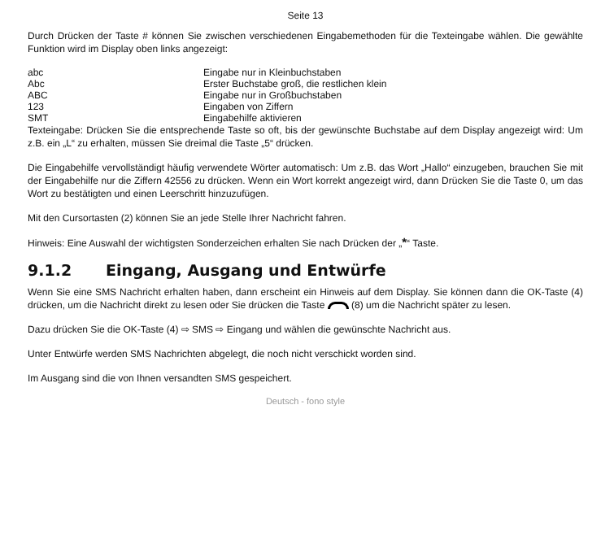Seite 13
Durch Drücken der Taste # können Sie zwischen verschiedenen Eingabemethoden für die Texteingabe wählen. Die gewählte Funktion wird im Display oben links angezeigt:
| abc | Eingabe nur in Kleinbuchstaben |
| Abc | Erster Buchstabe groß, die restlichen klein |
| ABC | Eingabe nur in Großbuchstaben |
| 123 | Eingaben von Ziffern |
| SMT | Eingabehilfe aktivieren |
Texteingabe: Drücken Sie die entsprechende Taste so oft, bis der gewünschte Buchstabe auf dem Display angezeigt wird: Um z.B. ein „L“ zu erhalten, müssen Sie dreimal die Taste „5“ drücken.
Die Eingabehilfe vervollständigt häufig verwendete Wörter automatisch: Um z.B. das Wort „Hallo“ einzugeben, brauchen Sie mit der Eingabehilfe nur die Ziffern 42556 zu drücken. Wenn ein Wort korrekt angezeigt wird, dann Drücken Sie die Taste 0, um das Wort zu bestätigten und einen Leerschritt hinzuzufügen.
Mit den Cursortasten (2) können Sie an jede Stelle Ihrer Nachricht fahren.
Hinweis: Eine Auswahl der wichtigsten Sonderzeichen erhalten Sie nach Drücken der „*“ Taste.
9.1.2 Eingang, Ausgang und Entwürfe
Wenn Sie eine SMS Nachricht erhalten haben, dann erscheint ein Hinweis auf dem Display. Sie können dann die OK-Taste (4) drücken, um die Nachricht direkt zu lesen oder Sie drücken die Taste (8) um die Nachricht später zu lesen.
Dazu drücken Sie die OK-Taste (4) ⇨ SMS ⇨ Eingang und wählen die gewünschte Nachricht aus.
Unter Entwürfe werden SMS Nachrichten abgelegt, die noch nicht verschickt worden sind.
Im Ausgang sind die von Ihnen versandten SMS gespeichert.
Deutsch - fono style